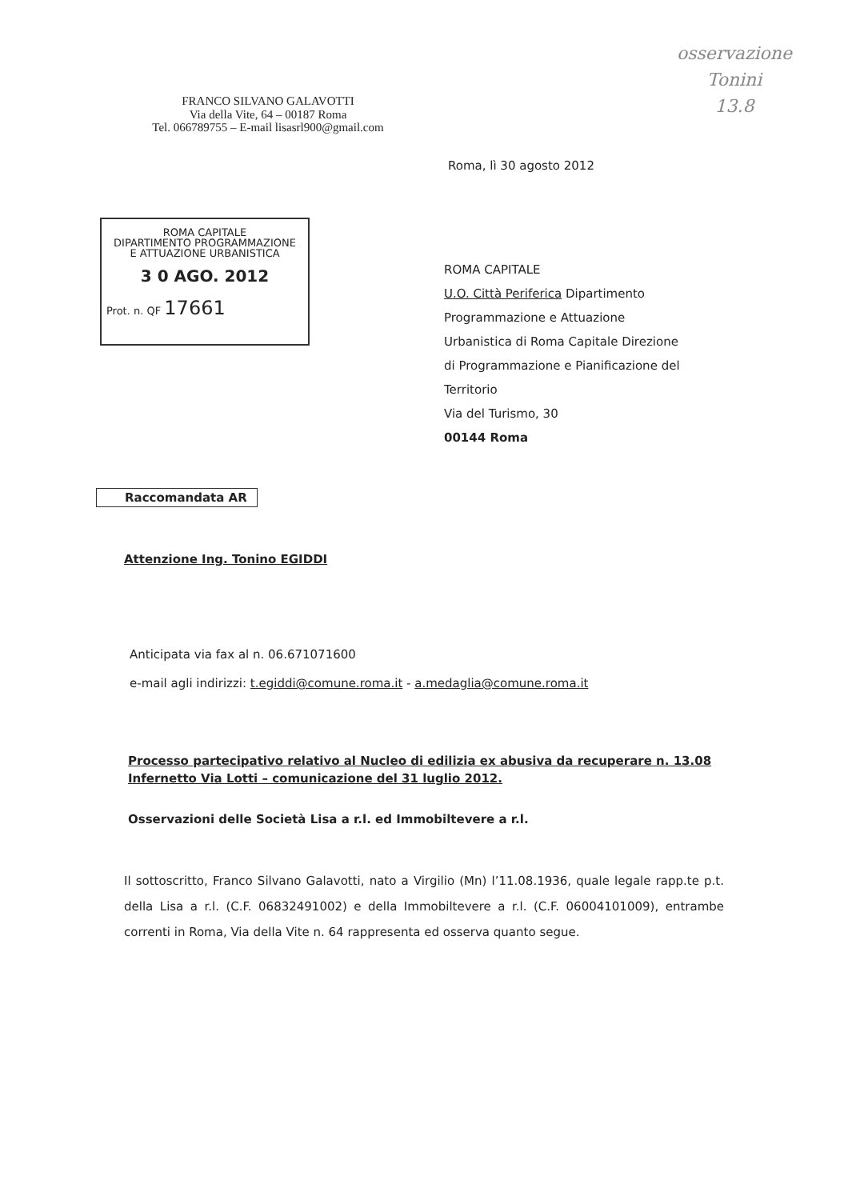osservazione
Tonini
13.8
FRANCO SILVANO GALAVOTTI
Via della Vite, 64 – 00187 Roma
Tel. 066789755 – E-mail lisasrl900@gmail.com
Roma, lì 30 agosto 2012
ROMA CAPITALE
DIPARTIMENTO PROGRAMMAZIONE
E ATTUAZIONE URBANISTICA
3 0 AGO. 2012
Prot. n. QF 17661
ROMA CAPITALE
U.O. Città Periferica Dipartimento
Programmazione e Attuazione
Urbanistica di Roma Capitale Direzione
di Programmazione e Pianificazione del
Territorio
Via del Turismo, 30
00144 Roma
Raccomandata AR
Attenzione Ing. Tonino EGIDDI
Anticipata via fax al n. 06.671071600
e-mail agli indirizzi: t.egiddi@comune.roma.it - a.medaglia@comune.roma.it
Processo partecipativo relativo al Nucleo di edilizia ex abusiva da recuperare n. 13.08 Infernetto Via Lotti – comunicazione del 31 luglio 2012.
Osservazioni delle Società Lisa a r.l. ed Immobiltevere a r.l.
Il sottoscritto, Franco Silvano Galavotti, nato a Virgilio (Mn) l’11.08.1936, quale legale rapp.te p.t. della Lisa a r.l. (C.F. 06832491002) e della Immobiltevere a r.l. (C.F. 06004101009), entrambe correnti in Roma, Via della Vite n. 64 rappresenta ed osserva quanto segue.